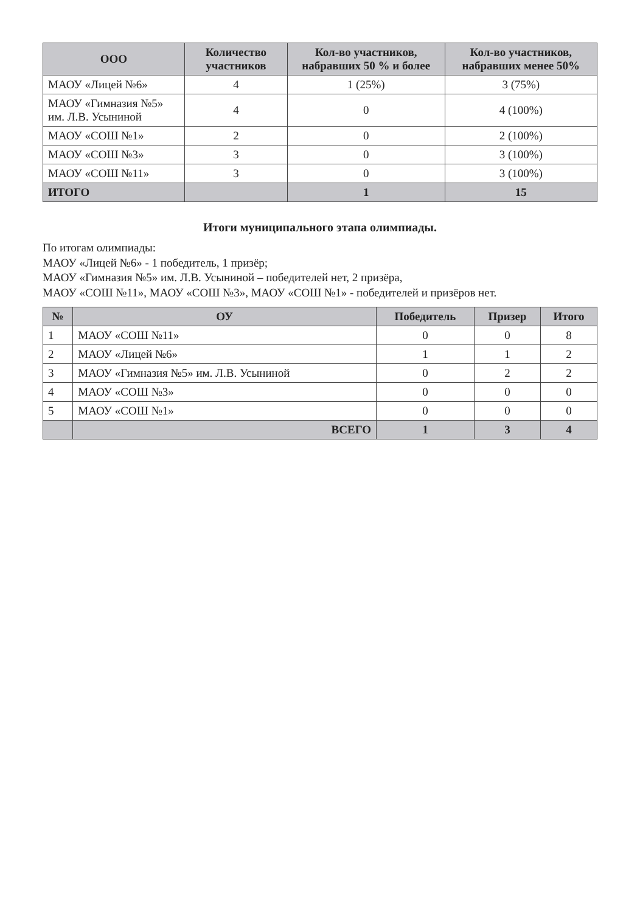| ООО | Количество участников | Кол-во участников, набравших 50 % и более | Кол-во участников, набравших менее 50% |
| --- | --- | --- | --- |
| МАОУ «Лицей №6» | 4 | 1 (25%) | 3 (75%) |
| МАОУ «Гимназия №5» им. Л.В. Усыниной | 4 | 0 | 4 (100%) |
| МАОУ «СОШ №1» | 2 | 0 | 2 (100%) |
| МАОУ «СОШ №3» | 3 | 0 | 3 (100%) |
| МАОУ «СОШ №11» | 3 | 0 | 3 (100%) |
| ИТОГО | | 1 | 15 |
Итоги муниципального этапа олимпиады.
По итогам олимпиады:
МАОУ «Лицей №6» - 1 победитель, 1 призёр;
МАОУ «Гимназия №5» им. Л.В. Усыниной – победителей нет, 2 призёра,
МАОУ «СОШ №11», МАОУ «СОШ №3», МАОУ «СОШ №1» - победителей и призёров нет.
| № | ОУ | Победитель | Призер | Итого |
| --- | --- | --- | --- | --- |
| 1 | МАОУ «СОШ №11» | 0 | 0 | 8 |
| 2 | МАОУ «Лицей №6» | 1 | 1 | 2 |
| 3 | МАОУ «Гимназия №5» им. Л.В. Усыниной | 0 | 2 | 2 |
| 4 | МАОУ «СОШ №3» | 0 | 0 | 0 |
| 5 | МАОУ «СОШ №1» | 0 | 0 | 0 |
| | ВСЕГО | 1 | 3 | 4 |